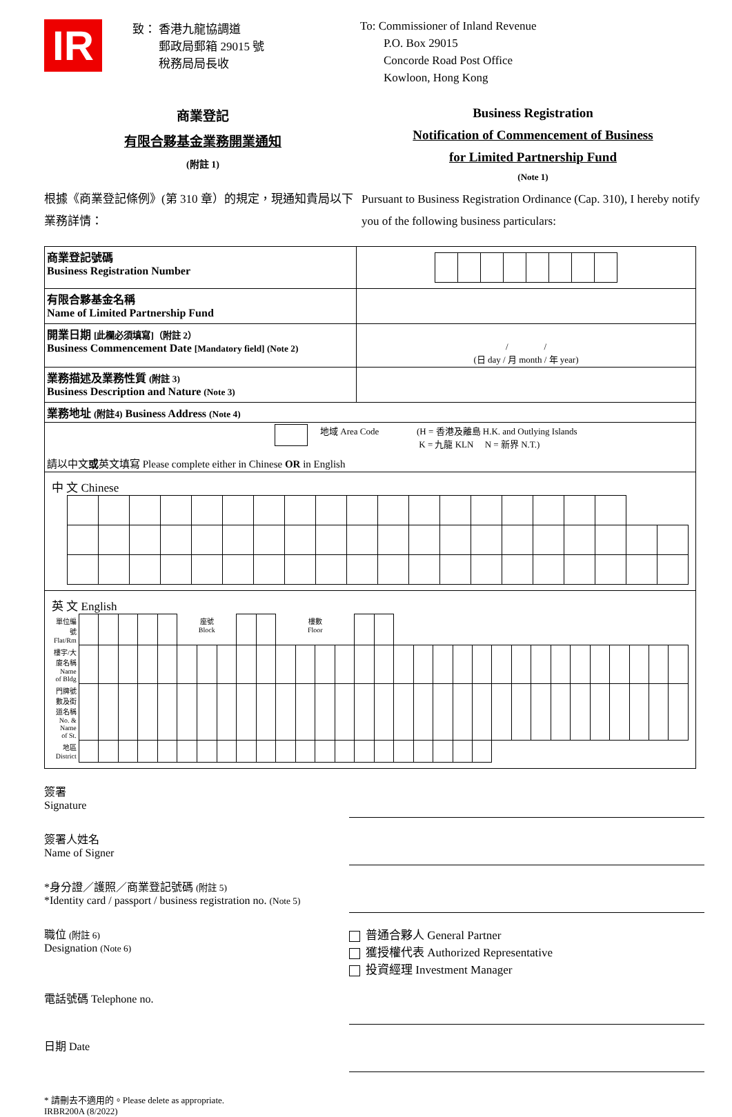IR
致： 香港九龍協調道
　　 郵政局郵箱 29015 號
　　 稅務局局長收
To: Commissioner of Inland Revenue
　　P.O. Box 29015
　　Concorde Road Post Office
　　Kowloon, Hong Kong
商業登記
有限合夥基金業務開業通知
(附註 1)
Business Registration
Notification of Commencement of Business
for Limited Partnership Fund
(Note 1)
根據《商業登記條例》(第 310 章）的規定，現通知貴局以下業務詳情：
Pursuant to Business Registration Ordinance (Cap. 310), I hereby notify you of the following business particulars:
| 商業登記號碼 Business Registration Number | |
| 有限合夥基金名稱 Name of Limited Partnership Fund | |
| 開業日期 [此欄必須填寫]（附註 2） Business Commencement Date [Mandatory field] (Note 2) | / / (日 day / 月 month / 年 year) |
| 業務描述及業務性質 (附註 3) Business Description and Nature (Note 3) | |
| 業務地址 (附註4) Business Address (Note 4) | |
| 地域 Area Code (H = 香港及離島 H.K. and Outlying Islands K = 九龍 KLN N = 新界 N.T.) 請以中文 或 英文填寫 Please complete either in Chinese OR in English | |
| 中 文 Chinese | |
| 英 文 English / 單位編號 Flat/Rm / / / / / / 座號 Block / / / / / 樓數 Floor / / / / / / / / / / / / / / / / / / / / / / 樓宇/大廈名稱 Name of Bldg / / / / / / / / / / / / / / / / / / / / / / / / / / / / / / / / / 門牌號數及街道名稱 No. & Name of St. / / / / / / / / / / / / / / / / / / / / / / / / / / / / / / / / / 地區 District / / / / / / / / / / / / / / / / / / / / / / / / / / / / / / / / | |
簽署
Signature
簽署人姓名
Name of Signer
*身分證／護照／商業登記號碼 (附註 5)
*Identity card / passport / business registration no. (Note 5)
職位 (附註 6)
Designation (Note 6)
普通合夥人 General Partner
獲授權代表 Authorized Representative
投資經理 Investment Manager
電話號碼 Telephone no.
日期 Date
* 請刪去不適用的。Please delete as appropriate.
IRBR200A (8/2022)